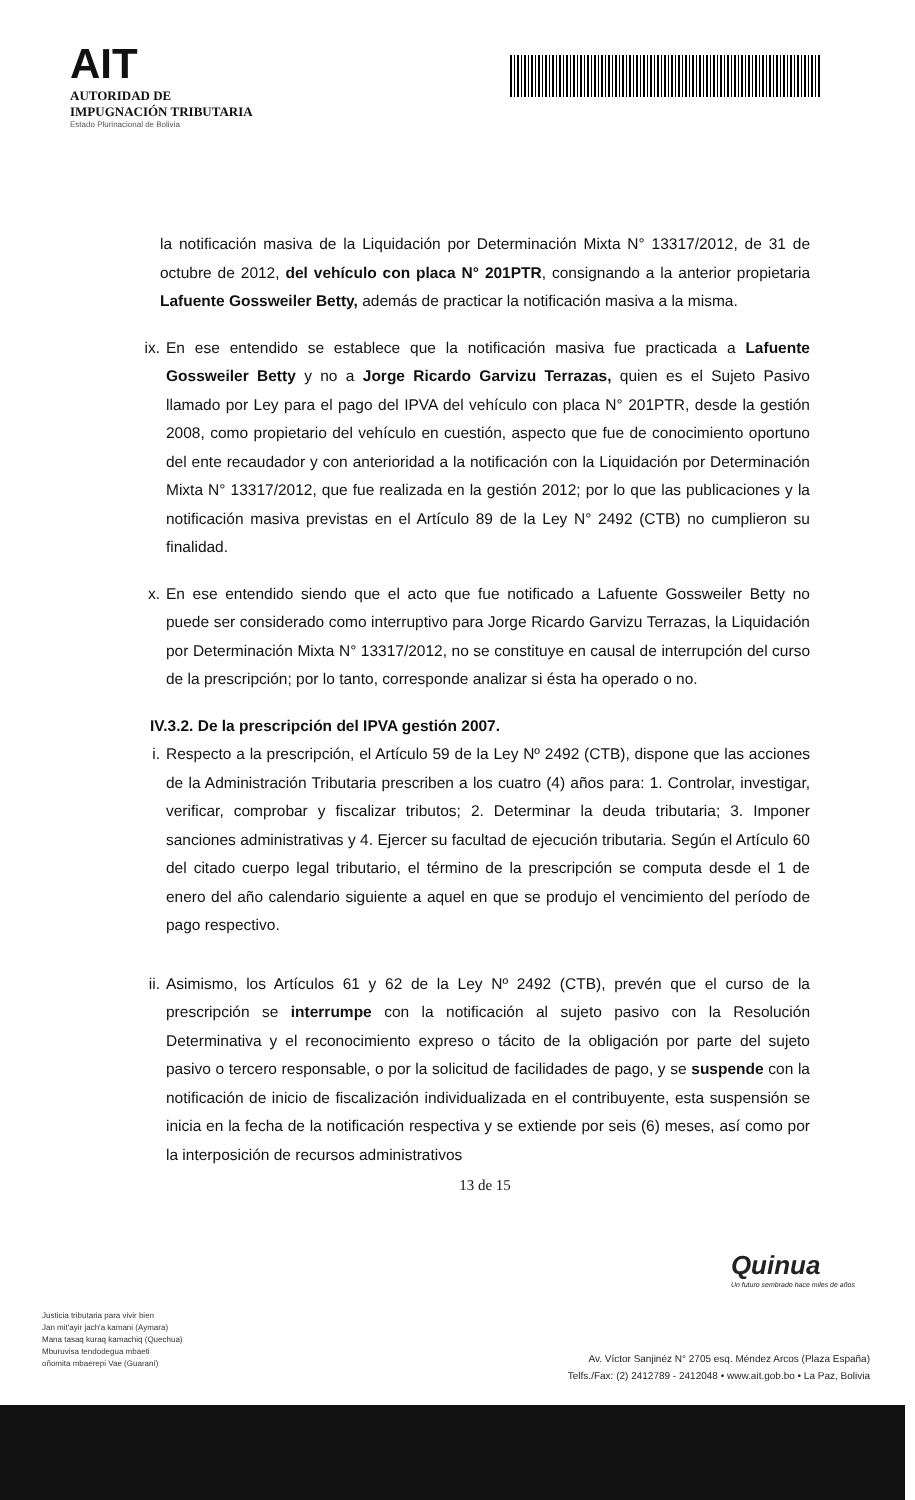AIT
AUTORIDAD DE
IMPUGNACIÓN TRIBUTARIA
Estado Plurinacional de Bolivia
la notificación masiva de la Liquidación por Determinación Mixta N° 13317/2012, de 31 de octubre de 2012, del vehículo con placa N° 201PTR, consignando a la anterior propietaria Lafuente Gossweiler Betty, además de practicar la notificación masiva a la misma.
ix. En ese entendido se establece que la notificación masiva fue practicada a Lafuente Gossweiler Betty y no a Jorge Ricardo Garvizu Terrazas, quien es el Sujeto Pasivo llamado por Ley para el pago del IPVA del vehículo con placa N° 201PTR, desde la gestión 2008, como propietario del vehículo en cuestión, aspecto que fue de conocimiento oportuno del ente recaudador y con anterioridad a la notificación con la Liquidación por Determinación Mixta N° 13317/2012, que fue realizada en la gestión 2012; por lo que las publicaciones y la notificación masiva previstas en el Artículo 89 de la Ley N° 2492 (CTB) no cumplieron su finalidad.
x. En ese entendido siendo que el acto que fue notificado a Lafuente Gossweiler Betty no puede ser considerado como interruptivo para Jorge Ricardo Garvizu Terrazas, la Liquidación por Determinación Mixta N° 13317/2012, no se constituye en causal de interrupción del curso de la prescripción; por lo tanto, corresponde analizar si ésta ha operado o no.
IV.3.2. De la prescripción del IPVA gestión 2007.
i. Respecto a la prescripción, el Artículo 59 de la Ley Nº 2492 (CTB), dispone que las acciones de la Administración Tributaria prescriben a los cuatro (4) años para: 1. Controlar, investigar, verificar, comprobar y fiscalizar tributos; 2. Determinar la deuda tributaria; 3. Imponer sanciones administrativas y 4. Ejercer su facultad de ejecución tributaria. Según el Artículo 60 del citado cuerpo legal tributario, el término de la prescripción se computa desde el 1 de enero del año calendario siguiente a aquel en que se produjo el vencimiento del período de pago respectivo.
ii. Asimismo, los Artículos 61 y 62 de la Ley Nº 2492 (CTB), prevén que el curso de la prescripción se interrumpe con la notificación al sujeto pasivo con la Resolución Determinativa y el reconocimiento expreso o tácito de la obligación por parte del sujeto pasivo o tercero responsable, o por la solicitud de facilidades de pago, y se suspende con la notificación de inicio de fiscalización individualizada en el contribuyente, esta suspensión se inicia en la fecha de la notificación respectiva y se extiende por seis (6) meses, así como por la interposición de recursos administrativos
13 de 15
Quinua
Un futuro sembrado hace miles de años
Justicia tributaria para vivir bien
Jan mit'ayir jach'a kamani (Aymara)
Mana tasaq kuraq kamachiq (Quechua)
Mburuvisa tendodegua mbaeti
oñomita mbaerepi Vae (Guaraní)
Av. Víctor Sanjinéz N° 2705 esq. Méndez Arcos (Plaza España)
Telfs./Fax: (2) 2412789 - 2412048 • www.ait.gob.bo • La Paz, Bolivia